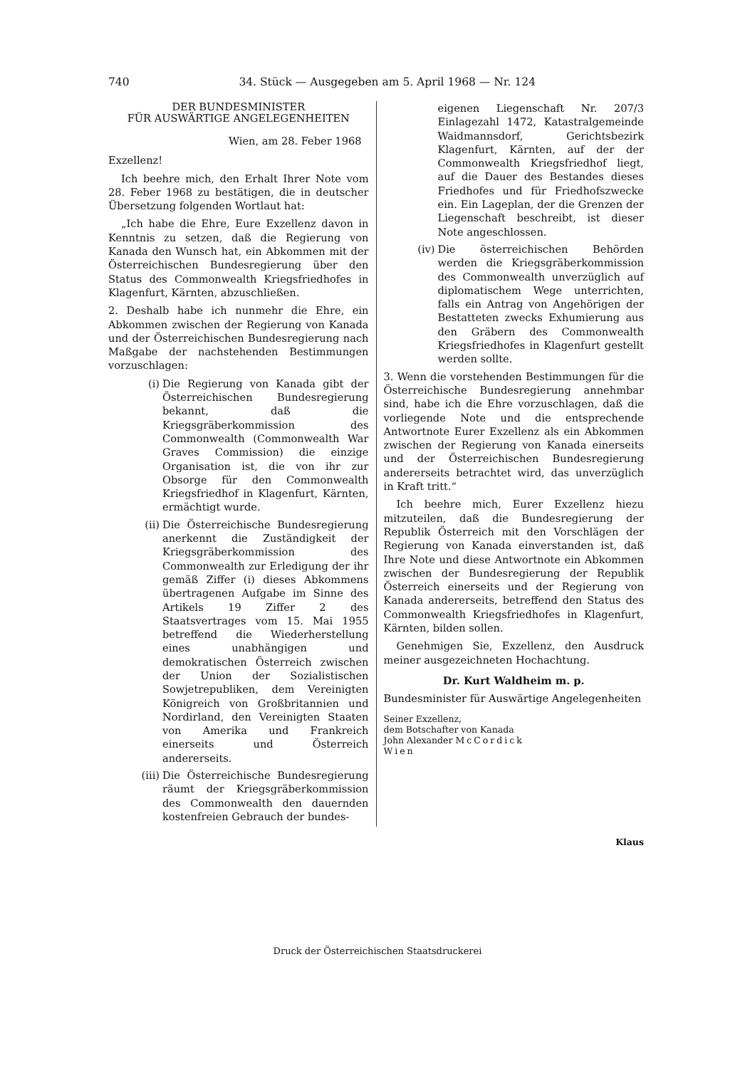740 34. Stück — Ausgegeben am 5. April 1968 — Nr. 124
DER BUNDESMINISTER
FÜR AUSWÄRTIGE ANGELEGENHEITEN
Wien, am 28. Feber 1968
Exzellenz!
Ich beehre mich, den Erhalt Ihrer Note vom 28. Feber 1968 zu bestätigen, die in deutscher Übersetzung folgenden Wortlaut hat:
„Ich habe die Ehre, Eure Exzellenz davon in Kenntnis zu setzen, daß die Regierung von Kanada den Wunsch hat, ein Abkommen mit der Österreichischen Bundesregierung über den Status des Commonwealth Kriegsfriedhofes in Klagenfurt, Kärnten, abzuschließen.
2. Deshalb habe ich nunmehr die Ehre, ein Abkommen zwischen der Regierung von Kanada und der Österreichischen Bundesregierung nach Maßgabe der nachstehenden Bestimmungen vorzuschlagen:
(i) Die Regierung von Kanada gibt der Österreichischen Bundesregierung bekannt, daß die Kriegsgräberkommission des Commonwealth (Commonwealth War Graves Commission) die einzige Organisation ist, die von ihr zur Obsorge für den Commonwealth Kriegsfriedhof in Klagenfurt, Kärnten, ermächtigt wurde.
(ii) Die Österreichische Bundesregierung anerkennt die Zuständigkeit der Kriegsgräberkommission des Commonwealth zur Erledigung der ihr gemäß Ziffer (i) dieses Abkommens übertragenen Aufgabe im Sinne des Artikels 19 Ziffer 2 des Staatsvertrages vom 15. Mai 1955 betreffend die Wiederherstellung eines unabhängigen und demokratischen Österreich zwischen der Union der Sozialistischen Sowjetrepubliken, dem Vereinigten Königreich von Großbritannien und Nordirland, den Vereinigten Staaten von Amerika und Frankreich einerseits und Österreich andererseits.
(iii) Die Österreichische Bundesregierung räumt der Kriegsgräberkommission des Commonwealth den dauernden kostenfreien Gebrauch der bundes-
eigenen Liegenschaft Nr. 207/3 Einlagezahl 1472, Katastralgemeinde Waidmannsdorf, Gerichtsbezirk Klagenfurt, Kärnten, auf der der Commonwealth Kriegsfriedhof liegt, auf die Dauer des Bestandes dieses Friedhofes und für Friedhofszwecke ein. Ein Lageplan, der die Grenzen der Liegenschaft beschreibt, ist dieser Note angeschlossen.
(iv) Die österreichischen Behörden werden die Kriegsgräberkommission des Commonwealth unverzüglich auf diplomatischem Wege unterrichten, falls ein Antrag von Angehörigen der Bestatteten zwecks Exhumierung aus den Gräbern des Commonwealth Kriegsfriedhofes in Klagenfurt gestellt werden sollte.
3. Wenn die vorstehenden Bestimmungen für die Österreichische Bundesregierung annehmbar sind, habe ich die Ehre vorzuschlagen, daß die vorliegende Note und die entsprechende Antwortnote Eurer Exzellenz als ein Abkommen zwischen der Regierung von Kanada einerseits und der Österreichischen Bundesregierung andererseits betrachtet wird, das unverzüglich in Kraft tritt.“
Ich beehre mich, Eurer Exzellenz hiezu mitzuteilen, daß die Bundesregierung der Republik Österreich mit den Vorschlägen der Regierung von Kanada einverstanden ist, daß Ihre Note und diese Antwortnote ein Abkommen zwischen der Bundesregierung der Republik Österreich einerseits und der Regierung von Kanada andererseits, betreffend den Status des Commonwealth Kriegsfriedhofes in Klagenfurt, Kärnten, bilden sollen.
Genehmigen Sie, Exzellenz, den Ausdruck meiner ausgezeichneten Hochachtung.
Dr. Kurt Waldheim m. p.
Bundesminister für Auswärtige Angelegenheiten
Seiner Exzellenz,
dem Botschafter von Kanada
John Alexander McCordick
Wien
Klaus
Druck der Österreichischen Staatsdruckerei